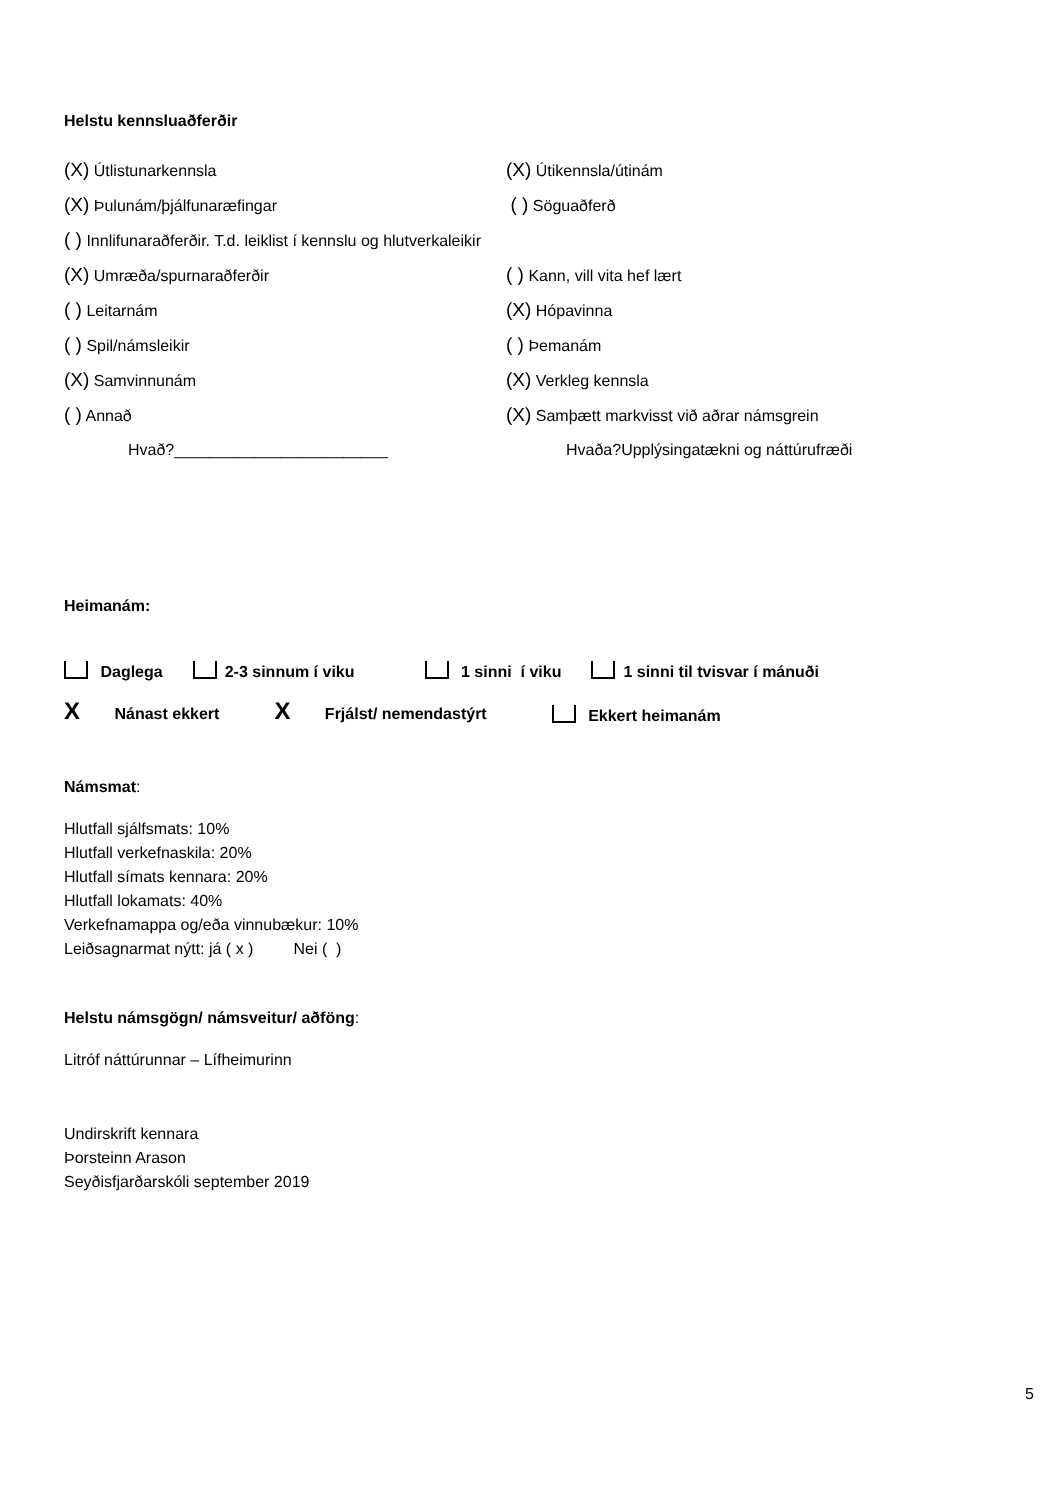Helstu kennsluaðferðir
(X) Útlistunarkennsla
(X) Útikennsla/útinám
(X) Þulunám/þjálfunaræfingar
( ) Söguaðferð
( ) Innlifunaraðferðir. T.d. leiklist í kennslu og hlutverkaleikir
(X) Umræða/spurnaraðferðir
( ) Kann, vill vita hef lært
( ) Leitarnám
(X) Hópavinna
( ) Spil/námsleikir
( ) Þemanám
(X) Samvinnunám
(X) Verkleg kennsla
( ) Annað
(X) Samþætt markvisst við aðrar námsgrein
Hvað?________________________
Hvaða?Upplýsingatækni og náttúrufræði
Heimanám:
Daglega 2-3 sinnum í viku 1 sinni í viku 1 sinni til tvisvar í mánuði
X Nánast ekkert X Frjálst/ nemendastýrt Ekkert heimanám
Námsmat:
Hlutfall sjálfsmats: 10%
Hlutfall verkefnaskila: 20%
Hlutfall símats kennara: 20%
Hlutfall lokamats: 40%
Verkefnamappa og/eða vinnubækur: 10%
Leiðsagnarmat nýtt: já ( x ) Nei ( )
Helstu námsgögn/ námsveitur/ aðföng:
Litróf náttúrunnar – Lífheimurinn
Undirskrift kennara
Þorsteinn Arason
Seyðisfjarðarskóli september 2019
5